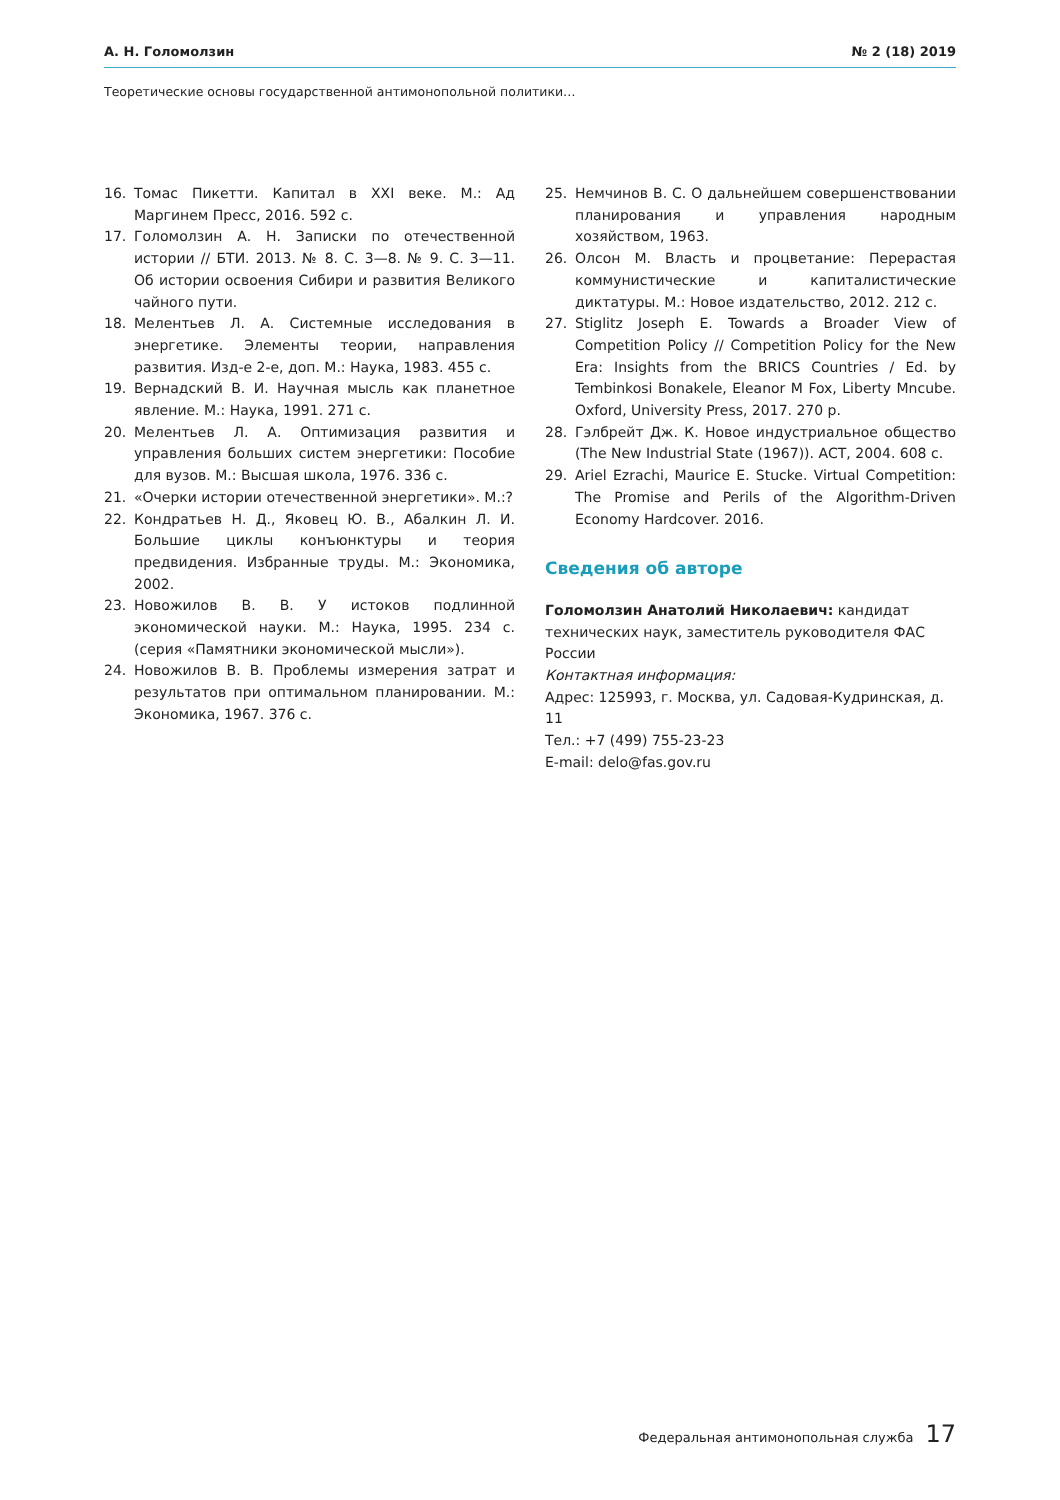А. Н. Голомолзин № 2 (18) 2019
Теоретические основы государственной антимонопольной политики…
16. Томас Пикетти. Капитал в XXI веке. М.: Ад Маргинем Пресс, 2016. 592 с.
17. Голомолзин А. Н. Записки по отечественной истории // БТИ. 2013. № 8. С. 3—8. № 9. С. 3—11. Об истории освоения Сибири и развития Великого чайного пути.
18. Мелентьев Л. А. Системные исследования в энергетике. Элементы теории, направления развития. Изд-е 2-е, доп. М.: Наука, 1983. 455 с.
19. Вернадский В. И. Научная мысль как планетное явление. М.: Наука, 1991. 271 с.
20. Мелентьев Л. А. Оптимизация развития и управления больших систем энергетики: Пособие для вузов. М.: Высшая школа, 1976. 336 с.
21. «Очерки истории отечественной энергетики». М.:?
22. Кондратьев Н. Д., Яковец Ю. В., Абалкин Л. И. Большие циклы конъюнктуры и теория предвидения. Избранные труды. М.: Экономика, 2002.
23. Новожилов В. В. У истоков подлинной экономической науки. М.: Наука, 1995. 234 с. (серия «Памятники экономической мысли»).
24. Новожилов В. В. Проблемы измерения затрат и результатов при оптимальном планировании. М.: Экономика, 1967. 376 с.
25. Немчинов В. С. О дальнейшем совершенствовании планирования и управления народным хозяйством, 1963.
26. Олсон М. Власть и процветание: Перерастая коммунистические и капиталистические диктатуры. М.: Новое издательство, 2012. 212 с.
27. Stiglitz Joseph E. Towards a Broader View of Competition Policy // Competition Policy for the New Era: Insights from the BRICS Countries / Ed. by Tembinkosi Bonakele, Eleanor M Fox, Liberty Mncube. Oxford, University Press, 2017. 270 p.
28. Гэлбрейт Дж. К. Новое индустриальное общество (The New Industrial State (1967)). АСТ, 2004. 608 с.
29. Ariel Ezrachi, Maurice E. Stucke. Virtual Competition: The Promise and Perils of the Algorithm-Driven Economy Hardcover. 2016.
Сведения об авторе
Голомолзин Анатолий Николаевич: кандидат технических наук, заместитель руководителя ФАС России
Контактная информация:
Адрес: 125993, г. Москва, ул. Садовая-Кудринская, д. 11
Тел.: +7 (499) 755-23-23
E-mail: delo@fas.gov.ru
Федеральная антимонопольная служба 17